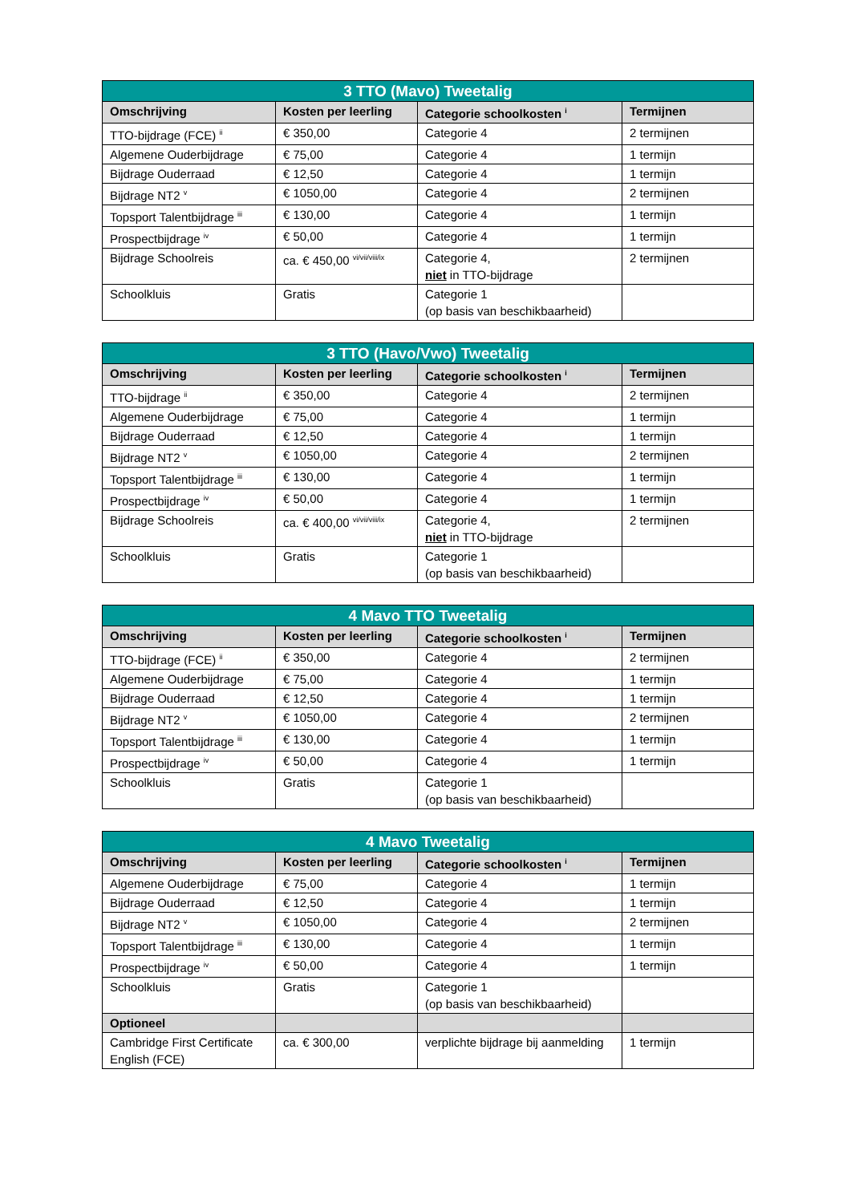| 3 TTO (Mavo) Tweetalig | | | |
| --- | --- | --- | --- |
| Omschrijving | Kosten per leerling | Categorie schoolkosten <sup>i</sup> | Termijnen |
| TTO-bijdrage (FCE) <sup>ii</sup> | € 350,00 | Categorie 4 | 2 termijnen |
| Algemene Ouderbijdrage | € 75,00 | Categorie 4 | 1 termijn |
| Bijdrage Ouderraad | € 12,50 | Categorie 4 | 1 termijn |
| Bijdrage NT2 <sup>v</sup> | € 1050,00 | Categorie 4 | 2 termijnen |
| Topsport Talentbijdrage <sup>iii</sup> | € 130,00 | Categorie 4 | 1 termijn |
| Prospectbijdrage <sup>iv</sup> | € 50,00 | Categorie 4 | 1 termijn |
| Bijdrage Schoolreis | ca. € 450,00 <sup>vi/vii/viii/ix</sup> | Categorie 4, niet in TTO-bijdrage | 2 termijnen |
| Schoolkluis | Gratis | Categorie 1 (op basis van beschikbaarheid) | |
| 3 TTO (Havo/Vwo) Tweetalig | | | |
| --- | --- | --- | --- |
| Omschrijving | Kosten per leerling | Categorie schoolkosten <sup>i</sup> | Termijnen |
| TTO-bijdrage <sup>ii</sup> | € 350,00 | Categorie 4 | 2 termijnen |
| Algemene Ouderbijdrage | € 75,00 | Categorie 4 | 1 termijn |
| Bijdrage Ouderraad | € 12,50 | Categorie 4 | 1 termijn |
| Bijdrage NT2 <sup>v</sup> | € 1050,00 | Categorie 4 | 2 termijnen |
| Topsport Talentbijdrage <sup>iii</sup> | € 130,00 | Categorie 4 | 1 termijn |
| Prospectbijdrage <sup>iv</sup> | € 50,00 | Categorie 4 | 1 termijn |
| Bijdrage Schoolreis | ca. € 400,00 <sup>vi/vii/viii/ix</sup> | Categorie 4, niet in TTO-bijdrage | 2 termijnen |
| Schoolkluis | Gratis | Categorie 1 (op basis van beschikbaarheid) | |
| 4 Mavo TTO Tweetalig | | | |
| --- | --- | --- | --- |
| Omschrijving | Kosten per leerling | Categorie schoolkosten <sup>i</sup> | Termijnen |
| TTO-bijdrage (FCE) <sup>ii</sup> | € 350,00 | Categorie 4 | 2 termijnen |
| Algemene Ouderbijdrage | € 75,00 | Categorie 4 | 1 termijn |
| Bijdrage Ouderraad | € 12,50 | Categorie 4 | 1 termijn |
| Bijdrage NT2 <sup>v</sup> | € 1050,00 | Categorie 4 | 2 termijnen |
| Topsport Talentbijdrage <sup>iii</sup> | € 130,00 | Categorie 4 | 1 termijn |
| Prospectbijdrage <sup>iv</sup> | € 50,00 | Categorie 4 | 1 termijn |
| Schoolkluis | Gratis | Categorie 1 (op basis van beschikbaarheid) | |
| 4 Mavo Tweetalig | | | |
| --- | --- | --- | --- |
| Omschrijving | Kosten per leerling | Categorie schoolkosten <sup>i</sup> | Termijnen |
| Algemene Ouderbijdrage | € 75,00 | Categorie 4 | 1 termijn |
| Bijdrage Ouderraad | € 12,50 | Categorie 4 | 1 termijn |
| Bijdrage NT2 <sup>v</sup> | € 1050,00 | Categorie 4 | 2 termijnen |
| Topsport Talentbijdrage <sup>iii</sup> | € 130,00 | Categorie 4 | 1 termijn |
| Prospectbijdrage <sup>iv</sup> | € 50,00 | Categorie 4 | 1 termijn |
| Schoolkluis | Gratis | Categorie 1 (op basis van beschikbaarheid) | |
| Optioneel | | | |
| Cambridge First Certificate English (FCE) | ca. € 300,00 | verplichte bijdrage bij aanmelding | 1 termijn |